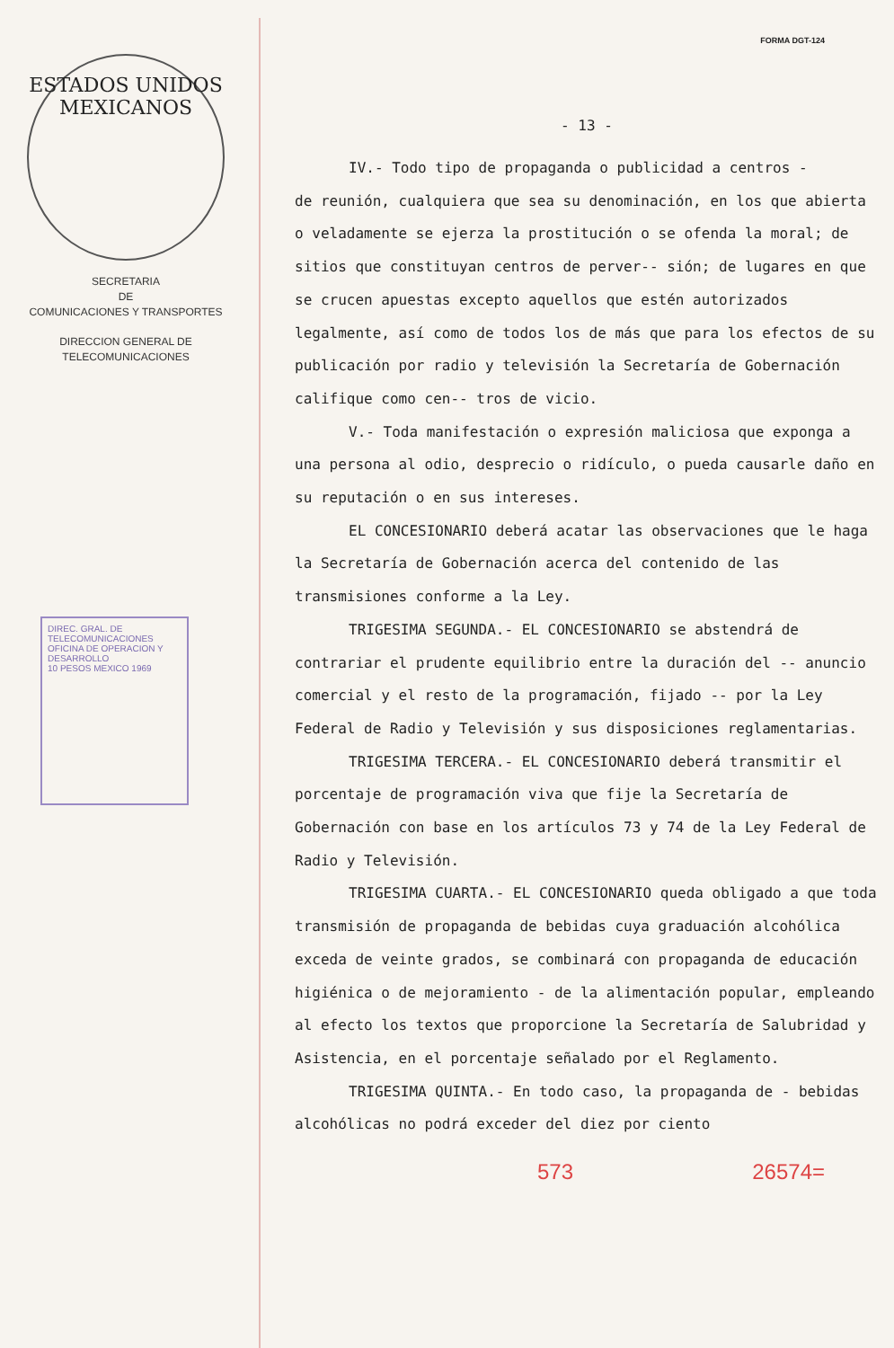ESTADOS UNIDOS MEXICANOS
SECRETARIA
DE
COMUNICACIONES Y TRANSPORTES
DIRECCION GENERAL DE
TELECOMUNICACIONES
DIREC. GRAL. DE TELECOMUNICACIONES
OFICINA DE OPERACION Y DESARROLLO
10 PESOS MEXICO 1969
FORMA DGT-124
- 13 -
IV.- Todo tipo de propaganda o publicidad a centros -
de reunión, cualquiera que sea su denominación, en los que abierta o veladamente se ejerza la prostitución o se ofenda la moral; de sitios que constituyan centros de perver-- sión; de lugares en que se crucen apuestas excepto aquellos que estén autorizados legalmente, así como de todos los de más que para los efectos de su publicación por radio y televisión la Secretaría de Gobernación califique como cen-- tros de vicio.
V.- Toda manifestación o expresión maliciosa que expon­ga a una persona al odio, desprecio o ridículo, o pueda causarle daño en su reputación o en sus intereses.
EL CONCESIONARIO deberá acatar las observaciones que le haga la Secretaría de Gobernación acerca del contenido de las transmisiones conforme a la Ley.
TRIGESIMA SEGUNDA.- EL CONCESIONARIO se abstendrá de contrariar el prudente equilibrio entre la duración del -- anuncio comercial y el resto de la programación, fijado -- por la Ley Federal de Radio y Televisión y sus disposiciones reglamentarias.
TRIGESIMA TERCERA.- EL CONCESIONARIO deberá transmitir el porcentaje de programación viva que fije la Secretaría de Gobernación con base en los artículos 73 y 74 de la Ley Federal de Radio y Televisión.
TRIGESIMA CUARTA.- EL CONCESIONARIO queda obligado a que toda transmisión de propaganda de bebidas cuya graduación alcohólica exceda de veinte grados, se combinará con propaganda de educación higiénica o de mejoramiento - de la alimentación popular, empleando al efecto los textos que proporcione la Secretaría de Salubridad y Asistencia, en el porcentaje señalado por el Reglamento.
TRIGESIMA QUINTA.- En todo caso, la propaganda de - bebidas alcohólicas no podrá exceder del diez por ciento
573 26574=